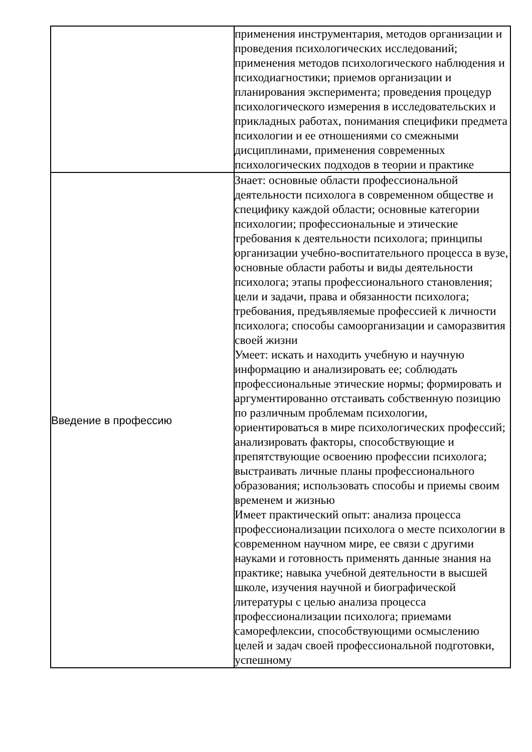| | применения инструментария, методов организации и проведения психологических исследований; применения методов психологического наблюдения и психодиагностики; приемов организации и планирования эксперимента; проведения процедур психологического измерения в исследовательских и прикладных работах, понимания специфики предмета психологии и ее отношениями со смежными дисциплинами, применения современных психологических подходов в теории и практике |
| Введение в профессию | Знает: основные области профессиональной деятельности психолога в современном обществе и специфику каждой области; основные категории психологии; профессиональные и этические требования к деятельности психолога; принципы организации учебно-воспитательного процесса в вузе, основные области работы и виды деятельности психолога; этапы профессионального становления; цели и задачи, права и обязанности психолога; требования, предъявляемые профессией к личности психолога; способы самоорганизации и саморазвития своей жизни Умеет: искать и находить учебную и научную информацию и анализировать ее; соблюдать профессиональные этические нормы; формировать и аргументированно отстаивать собственную позицию по различным проблемам психологии, ориентироваться в мире психологических профессий; анализировать факторы, способствующие и препятствующие освоению профессии психолога; выстраивать личные планы профессионального образования; использовать способы и приемы своим временем и жизнью Имеет практический опыт: анализа процесса профессионализации психолога о месте психологии в современном научном мире, ее связи с другими науками и готовность применять данные знания на практике; навыка учебной деятельности в высшей школе, изучения научной и биографической литературы с целью анализа процесса профессионализации психолога; приемами саморефлексии, способствующими осмыслению целей и задач своей профессиональной подготовки, успешному |